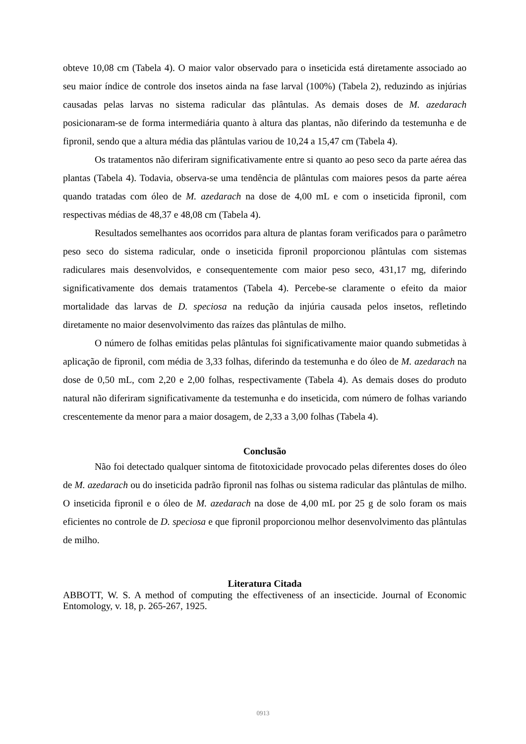obteve 10,08 cm (Tabela 4). O maior valor observado para o inseticida está diretamente associado ao seu maior índice de controle dos insetos ainda na fase larval (100%) (Tabela 2), reduzindo as injúrias causadas pelas larvas no sistema radicular das plântulas. As demais doses de M. azedarach posicionaram-se de forma intermediária quanto à altura das plantas, não diferindo da testemunha e de fipronil, sendo que a altura média das plântulas variou de 10,24 a 15,47 cm (Tabela 4).
Os tratamentos não diferiram significativamente entre si quanto ao peso seco da parte aérea das plantas (Tabela 4). Todavia, observa-se uma tendência de plântulas com maiores pesos da parte aérea quando tratadas com óleo de M. azedarach na dose de 4,00 mL e com o inseticida fipronil, com respectivas médias de 48,37 e 48,08 cm (Tabela 4).
Resultados semelhantes aos ocorridos para altura de plantas foram verificados para o parâmetro peso seco do sistema radicular, onde o inseticida fipronil proporcionou plântulas com sistemas radiculares mais desenvolvidos, e consequentemente com maior peso seco, 431,17 mg, diferindo significativamente dos demais tratamentos (Tabela 4). Percebe-se claramente o efeito da maior mortalidade das larvas de D. speciosa na redução da injúria causada pelos insetos, refletindo diretamente no maior desenvolvimento das raízes das plântulas de milho.
O número de folhas emitidas pelas plântulas foi significativamente maior quando submetidas à aplicação de fipronil, com média de 3,33 folhas, diferindo da testemunha e do óleo de M. azedarach na dose de 0,50 mL, com 2,20 e 2,00 folhas, respectivamente (Tabela 4). As demais doses do produto natural não diferiram significativamente da testemunha e do inseticida, com número de folhas variando crescentemente da menor para a maior dosagem, de 2,33 a 3,00 folhas (Tabela 4).
Conclusão
Não foi detectado qualquer sintoma de fitotoxicidade provocado pelas diferentes doses do óleo de M. azedarach ou do inseticida padrão fipronil nas folhas ou sistema radicular das plântulas de milho. O inseticida fipronil e o óleo de M. azedarach na dose de 4,00 mL por 25 g de solo foram os mais eficientes no controle de D. speciosa e que fipronil proporcionou melhor desenvolvimento das plântulas de milho.
Literatura Citada
ABBOTT, W. S. A method of computing the effectiveness of an insecticide. Journal of Economic Entomology, v. 18, p. 265-267, 1925.
0913